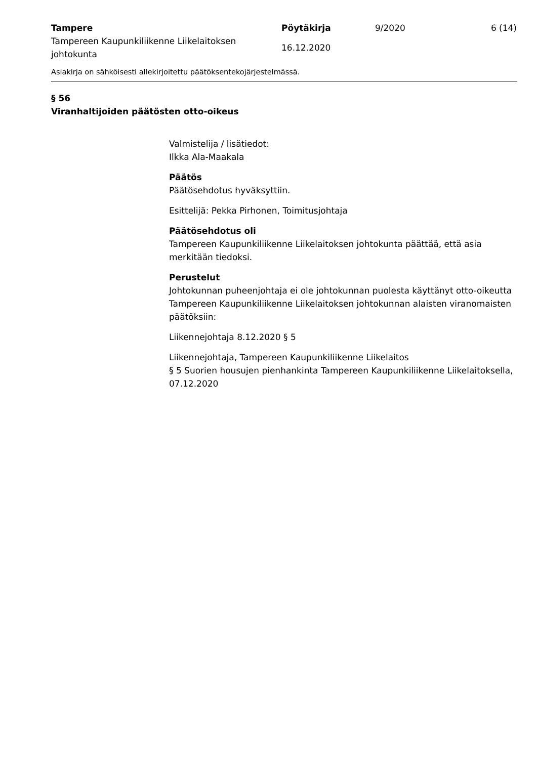Tampere
Tampereen Kaupunkiliikenne Liikelaitoksen johtokunta
Pöytäkirja
16.12.2020
9/2020
6 (14)
Asiakirja on sähköisesti allekirjoitettu päätöksentekojärjestelmässä.
§ 56
Viranhaltijoiden päätösten otto-oikeus
Valmistelija / lisätiedot:
Ilkka Ala-Maakala
Päätös
Päätösehdotus hyväksyttiin.
Esittelijä: Pekka Pirhonen, Toimitusjohtaja
Päätösehdotus oli
Tampereen Kaupunkiliikenne Liikelaitoksen johtokunta päättää, että asia merkitään tiedoksi.
Perustelut
Johtokunnan puheenjohtaja ei ole johtokunnan puolesta käyttänyt otto-oikeutta Tampereen Kaupunkiliikenne Liikelaitoksen johtokunnan alaisten viranomaisten päätöksiin:
Liikennejohtaja 8.12.2020 § 5
Liikennejohtaja, Tampereen Kaupunkiliikenne Liikelaitos
§ 5 Suorien housujen pienhankinta Tampereen Kaupunkiliikenne Liikelaitoksella, 07.12.2020